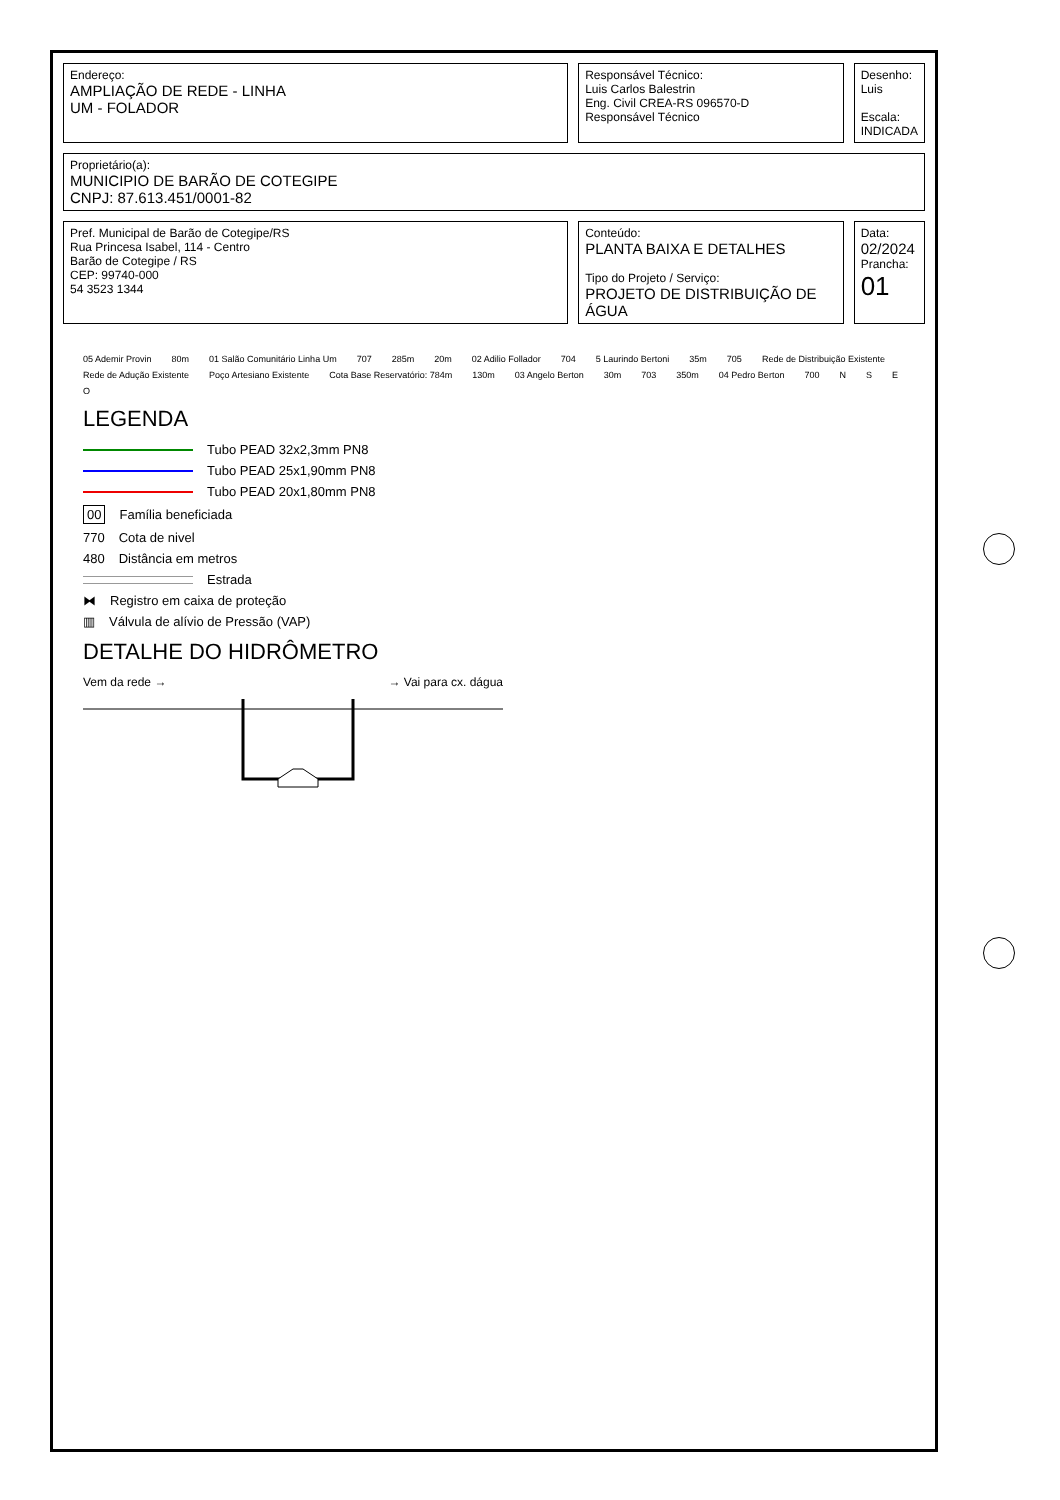| Endereço: AMPLIAÇÃO DE REDE - LINHA UM - FOLADOR | Responsável Técnico: Luis Carlos Balestrin Eng. Civil CREA-RS 096570-D Responsável Técnico | Desenho: Luis Escala: INDICADA |
| Proprietário(a): MUNICIPIO DE BARÃO DE COTEGIPE CNPJ: 87.613.451/0001-82 | | |
| Pref. Municipal de Barão de Cotegipe/RS Rua Princesa Isabel, 114 - Centro Barão de Cotegipe / RS CEP: 99740-000 54 3523 1344 | Conteúdo: PLANTA BAIXA E DETALHES Tipo do Projeto / Serviço: PROJETO DE DISTRIBUIÇÃO DE ÁGUA | Data: 02/2024 Prancha: 01 |
05 Ademir Provin 80m 01 Salão Comunitário Linha Um 707 285m 20m 02 Adilio Follador 704 5 Laurindo Bertoni 35m 705 Rede de Distribuição Existente Rede de Adução Existente Poço Artesiano Existente Cota Base Reservatório: 784m 130m 03 Angelo Berton 30m 703 350m 04 Pedro Berton 700 NSEO
LEGENDA
Tubo PEAD 32x2,3mm PN8
Tubo PEAD 25x1,90mm PN8
Tubo PEAD 20x1,80mm PN8
00 Família beneficiada
770 Cota de nivel
480 Distância em metros
Estrada
⧓ Registro em caixa de proteção
▥ Válvula de alívio de Pressão (VAP)
DETALHE DO HIDRÔMETRO
Vem da rede → → Vai para cx. dágua